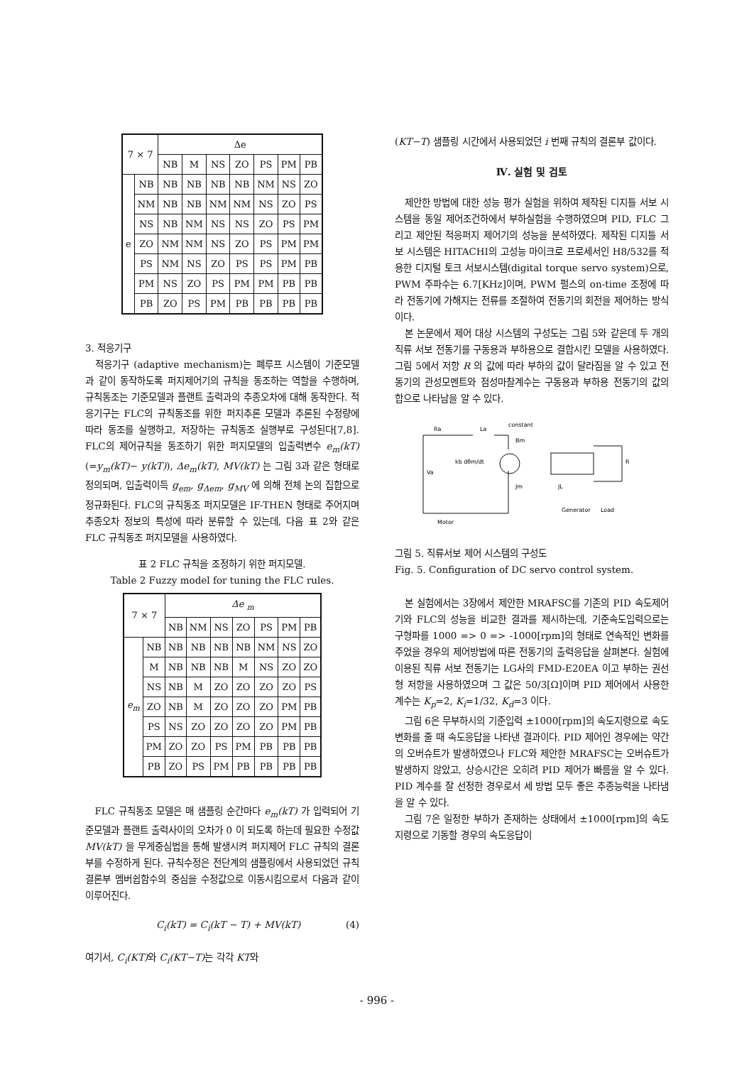| 7 × 7 | | Δe | | | | | | |
| --- | --- | --- | --- | --- | --- | --- | --- | --- |
| | | NB | M | NS | ZO | PS | PM | PB |
| e | NB | NB | NB | NB | NB | NM | NS | ZO |
| | NM | NB | NB | NM | NM | NS | ZO | PS |
| | NS | NB | NM | NS | NS | ZO | PS | PM |
| | ZO | NM | NM | NS | ZO | PS | PM | PM |
| | PS | NM | NS | ZO | PS | PS | PM | PB |
| | PM | NS | ZO | PS | PM | PM | PB | PB |
| | PB | ZO | PS | PM | PB | PB | PB | PB |
3. 적응기구
적응기구 (adaptive mechanism)는 폐루프 시스템이 기준모델과 같이 동작하도록 퍼지제어기의 규칙을 동조하는 역할을 수행하며, 규칙동조는 기준모델과 플랜트 출력과의 추종오차에 대해 동작한다. 적응기구는 FLC의 규칙동조를 위한 퍼지추론 모델과 추론된 수정량에 따라 동조를 실행하고, 저장하는 규칙동조 실행부로 구성된다[7,8]. FLC의 제어규칙을 동조하기 위한 퍼지모델의 입출력변수 e<sub>m</sub>(kT) (=y<sub>m</sub>(kT)− y(kT)), Δe<sub>m</sub>(kT), MV(kT) 는 그림 3과 같은 형태로 정의되며, 입출력이득 g<sub>em</sub>, g<sub>Δem</sub>, g<sub>MV</sub> 에 의해 전체 논의 집합으로 정규화된다. FLC의 규칙동조 퍼지모델은 IF-THEN 형태로 주어지며 추종오차 정보의 특성에 따라 분류할 수 있는데, 다음 표 2와 같은 FLC 규칙동조 퍼지모델을 사용하였다.
표 2 FLC 규칙을 조정하기 위한 퍼지모델.
Table 2 Fuzzy model for tuning the FLC rules.
| 7 × 7 | | Δe <sub>m</sub> | | | | | | |
| --- | --- | --- | --- | --- | --- | --- | --- | --- |
| | | NB | NM | NS | ZO | PS | PM | PB |
| e<sub>m</sub> | NB | NB | NB | NB | NB | NM | NS | ZO |
| | M | NB | NB | NB | M | NS | ZO | ZO |
| | NS | NB | M | ZO | ZO | ZO | ZO | PS |
| | ZO | NB | M | ZO | ZO | ZO | PM | PB |
| | PS | NS | ZO | ZO | ZO | ZO | PM | PB |
| | PM | ZO | ZO | PS | PM | PB | PB | PB |
| | PB | ZO | PS | PM | PB | PB | PB | PB |
FLC 규칙동조 모델은 매 샘플링 순간마다 e<sub>m</sub>(kT) 가 입력되어 기준모델과 플랜트 출력사이의 오차가 0 이 되도록 하는데 필요한 수정값 MV(kT) 을 무게중심법을 통해 발생시켜 퍼지제어 FLC 규칙의 결론부를 수정하게 된다. 규칙수정은 전단계의 샘플링에서 사용되었던 규칙결론부 멤버쉽함수의 중심을 수정값으로 이동시킴으로서 다음과 같이 이루어진다.
C<sub>i</sub>(kT) = C<sub>i</sub>(kT − T) + MV(kT) (4)
여기서, C<sub>i</sub>(KT) 와 C<sub>i</sub>(KT−T) 는 각각 KT와
(KT−T) 샘플링 시간에서 사용되었던 i 번째 규칙의 결론부 값이다.
Ⅳ. 실험 및 검토
제안한 방법에 대한 성능 평가 실험을 위하여 제작된 디지틀 서보 시스템을 동일 제어조건하에서 부하실험을 수행하였으며 PID, FLC 그리고 제안된 적응퍼지 제어기의 성능을 분석하였다. 제작된 디지틀 서보 시스템은 HITACHI의 고성능 마이크로 프로세서인 H8/532를 적용한 디지털 토크 서보시스템(digital torque servo system)으로, PWM 주파수는 6.7[KHz]이며, PWM 펄스의 on-time 조정에 따라 전동기에 가해지는 전류를 조절하여 전동기의 회전을 제어하는 방식이다.
본 논문에서 제어 대상 시스템의 구성도는 그림 5와 같은데 두 개의 직류 서보 전동기를 구동용과 부하용으로 결합시킨 모델을 사용하였다. 그림 5에서 저항 R 의 값에 따라 부하의 값이 달라짐을 알 수 있고 전동기의 관성모멘트와 점성마찰계수는 구동용과 부하용 전동기의 값의 합으로 나타남을 알 수 있다.
Ra
La
constant
Va
kb dθm/dt
Bm
Jm
JL
R
Motor
Generator
Load
그림 5. 직류서보 제어 시스템의 구성도
Fig. 5. Configuration of DC servo control system.
본 실험에서는 3장에서 제안한 MRAFSC를 기존의 PID 속도제어기와 FLC의 성능을 비교한 결과를 제시하는데, 기준속도입력으로는 구형파를 1000 => 0 => -1000[rpm]의 형태로 연속적인 변화를 주었을 경우의 제어방법에 따른 전동기의 출력응답을 살펴본다. 실험에 이용된 직류 서보 전동기는 LG사의 FMD-E20EA 이고 부하는 권선형 저항을 사용하였으며 그 값은 50/3[Ω]이며 PID 제어에서 사용한 계수는 K<sub>p</sub>=2, K<sub>i</sub>=1/32, K<sub>d</sub>=3 이다.
그림 6은 무부하시의 기준입력 ±1000[rpm]의 속도지령으로 속도변화를 줄 때 속도응답을 나타낸 결과이다. PID 제어인 경우에는 약간의 오버슈트가 발생하였으나 FLC와 제안한 MRAFSC는 오버슈트가 발생하지 않았고, 상승시간은 오히려 PID 제어가 빠름을 알 수 있다. PID 계수를 잘 선정한 경우로서 세 방법 모두 좋은 추종능력을 나타냄을 알 수 있다.
그림 7은 일정한 부하가 존재하는 상태에서 ±1000[rpm]의 속도지령으로 기동할 경우의 속도응답이
- 996 -